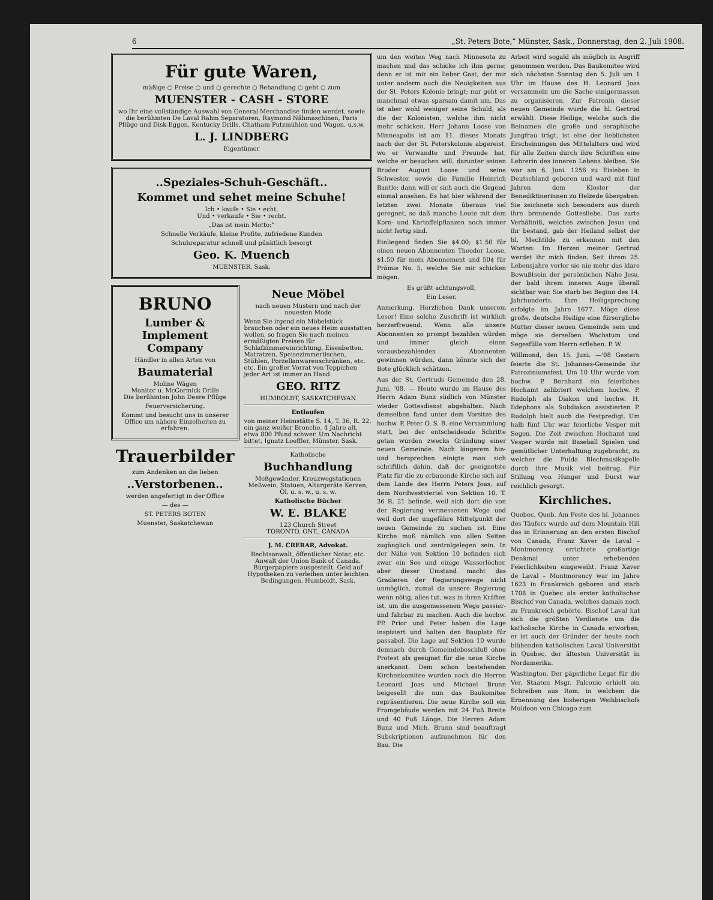6 „St. Peters Bote,“ Münster, Sask., Donnerstag, den 2. Juli 1908.
Für gute Waren,
mäßige ○ Preise ○ und ○ gerechte ○ Behandlung ○ geht ○ zum
MUENSTER - CASH - STORE
wo Ihr eine vollständige Auswahl von General Merchandise finden werdet, sowie die berühmten De Laval Rahm Separatoren, Raymond Nähmaschinen, Paris Pflüge und Disk-Eggen, Kentucky Drills, Chatham Putzmühlen und Wagen, u.s.w.
L. J. LINDBERG
Eigentümer
..Speziales-Schuh-Geschäft..
Kommet und sehet meine Schuhe!
Ich • kaufe • Sie • echt,
Und • verkaufe • Sie • recht.
„Das ist mein Motto:“
Schnelle Verkäufe, kleine Profite, zufriedene Kunden
Schuhreparatur schnell und pünktlich besorgt
Geo. K. Muench
MUENSTER, Sask.
BRUNO
Lumber & Implement Company
Händler in allen Arten von
Baumaterial
Moline Wägen
Monitor u. McCormick Drills
Die berühmten John Deere Pflüge
Feuerversicherung.
Kommt und besucht uns in unserer Office um nähere Einzelheiten zu erfahren.
Trauerbilder
zum Andenken an die lieben
..Verstorbenen..
werden angefertigt in der Office
— des —
ST. PETERS BOTEN
Muenster, Saskatchewan
Neue Möbel
nach neuen Mustern und nach der neuesten Mode
Wenn Sie irgend ein Möbelstück brauchen oder ein neues Heim ausstatten wollen, so fragen Sie nach meinen ermäßigten Preisen für Schlafzimmereinrichtung, Eisenbetten, Matratzen, Speisezimmertischen, Stühlen, Porzellanwarenschränken, etc. etc. Ein großer Vorrat von Teppichen jeder Art ist immer an Hand.
GEO. RITZ
HUMBOLDT, SASKATCHEWAN
Entlaufen
von meiner Heimstätte S. 14, T. 36, R. 22, ein ganz weißer Broncho, 4 Jahre alt, etwa 800 Pfund schwer. Um Nachricht bittet, Ignatz Loeffler, Münster, Sask.
Katholische
Buchhandlung
Meßgewänder, Kreuzwegstationen Meßwein, Statuen, Altargeräte Kerzen, Öl, u. s. w., u. s. w.
Katholische Bücher
W. E. BLAKE
123 Church Street
TORONTO, ONT., CANADA
J. M. CRERAR, Advokat.
Rechtsanwalt, öffentlicher Notar, etc. Anwalt der Union Bank of Canada. Bürgerpapiere ausgestellt. Geld auf Hypotheken zu verleihen unter leichten Bedingungen. Humboldt, Sask.
um den weiten Weg nach Minnesota zu machen und das schicke ich ihm gerne; denn er ist mir ein lieber Gast, der mir unter anderm auch die Neuigkeiten aus der St. Peters Kolonie bringt; nur geht er manchmal etwas sparsam damit um. Das ist aber wohl weniger seine Schuld, als die der Kolonisten, welche ihm nicht mehr schicken. Herr Johann Loose von Minneapolis ist am 11. dieses Monats nach der der St. Peterskolonie abgereist, wo er Verwandte und Freunde hat, welche er besuchen will, darunter seinen Bruder August Loose und seine Schwester, sowie die Familie Heinrich Bantle; dann will er sich auch die Gegend einmal ansehen. Es hat hier während der letzten zwei Monate überaus viel geregnet, so daß manche Leute mit dem Korn- und Kartoffelpflanzen noch immer nicht fertig sind.
Einliegend finden Sie $4.00; $1.50 für einen neuen Abonnenten Theodor Loose, $1.50 für mein Abonnement und 50¢ für Prämie No. 5, welche Sie mir schicken mögen.
Es grüßt achtungsvoll,
Ein Leser.
Anmerkung. Herzlichen Dank unserem Leser! Eine solche Zuschrift ist wirklich herzerfreuend. Wenn alle unsere Abonnenten so prompt bezahlen würden und immer gleich einen vorausbezahlenden Abonnenten gewinnen würden, dann könnte sich der Bote glücklich schätzen.
Aus der St. Gertruds Gemeinde den 28. Juni, '08. — Heute wurde im Hause des Herrn Adam Bunz südlich von Münster wieder Gottesdienst abgehalten. Nach demselben fand unter dem Vorsitze des hochw. P. Peter O. S. B. eine Versammlung statt, bei der entscheidende Schritte getan wurden zwecks Gründung einer neuen Gemeinde. Nach längerem hin- und hersprechen einigte man sich schriftlich dahin, daß der geeignetste Platz für die zu erbauende Kirche sich auf dem Lande des Herrn Peters Joas, auf dem Nordwestviertel von Sektion 10. T. 36 R. 21 befinde, weil sich dort die von der Regierung vermessenen Wege und weil dort der ungefähre Mittelpunkt der neuen Gemeinde zu suchen ist. Eine Kirche muß nämlich von allen Seiten zugänglich und zentralgelegen sein. In der Nähe von Sektion 10 befinden sich zwar ein See und einige Wasserlöcher, aber dieser Umstand macht das Gradieren der Regierungswege nicht unmöglich, zumal da unsere Regierung wenn nötig, alles tut, was in ihren Kräften ist, um die ausgemessenen Wege passier- und fahrbar zu machen. Auch die hochw. PP. Prior und Peter haben die Lage inspiziert und halten den Bauplatz für passabel. Die Lage auf Sektion 10 wurde demnach durch Gemeindebeschluß ohne Protest als geeignet für die neue Kirche anerkannt. Dem schon bestehenden Kirchenkomitee wurden noch die Herren Leonard Joas und Michael Brunn beigesellt die nun das Baukomitee repräsentieren. Die neue Kirche soll ein Framgebäude werden mit 24 Fuß Breite und 40 Fuß Länge. Die Herren Adam Bunz und Mich. Brunn sind beauftragt Subskriptionen aufzunehmen für den Bau. Die
Arbeit wird sogald als möglich in Angriff genommen werden. Das Baukomitee wird sich nächsten Sonntag den 5. Juli um 1 Uhr im Hause des H. Leonard Joas versammeln um die Sache einigermassen zu organisieren. Zur Patronin dieser neuen Gemeinde wurde die hl. Gertrud erwählt. Diese Heilige, welche auch die Beinamen die große und seraphische Jungfrau trägt, ist eine der lieblichsten Erscheinungen des Mittelalters und wird für alle Zeiten durch ihre Schriften eine Lehrerin des inneren Lebens bleiben. Sie war am 6, Juni. 1256 zu Eisleben in Deutschland geboren und ward mit fünf Jahren dem Kloster der Benediktinerinnen zu Helzede übergeben. Sie zeichnete sich besonders aus durch ihre brennende Gottesliebe. Das zarte Verhältniß, welches zwischen Jesus und ihr bestand, gab der Heiland selbst der hl. Mechtilde zu erkennen mit den Worten: Im Herzen meiner Gertrud werdet ihr mich finden. Seit ihrem 25. Lebensjahre verlor sie nie mehr das klare Bewußtsein der persönlichen Nähe Jesu, der bald ihrem inneren Auge überall sichtbar war. Sie starb bei Beginn des 14. Jahrhunderts. Ihre Heiligsprechung erfolgte im Jahre 1677. Möge diese große, deutsche Heilige eine fürsorgliche Mutter dieser neuen Gemeinde sein und möge sie derselben Wachstum und Segesfülle vom Herrn erflehen. P. W.
Willmond, den 15. Juni. —'08 Gestern feierte die St. Johannes-Gemeinde ihr Patroziniumsfest. Um 10 Uhr wurde vom hochw. P. Bernhard ein feierliches Hochamt zelibriert welchem hochw. P. Rudolph als Diakon und hochw. H. Ildephons als Subdiakon assistierten P. Rudolph hielt auch die Festpredigt. Um halb fünf Uhr war feierliche Vesper mit Segen. Die Zeit zwischen Hochamt und Vesper wurde mit Baseball Spielen und gemütlicher Unterhaltung zugebracht, zu welcher die Fulda Blechmusikapelle durch ihre Musik viel beitrug. Für Stillung von Hunger und Durst war reichlich gesorgt.
Kirchliches.
Quebec, Queb. Am Feste des hl. Johannes des Täufers wurde auf dem Mountain Hill das in Erinnerung an den ersten Bischof von Canada, Franz Xaver de Laval – Montmorency, errichtete großartige Denkmal unter erhebenden Feierlichkeiten eingeweiht. Franz Xaver de Laval – Montmorency war im Jahre 1623 in Frankreich geboren und starb 1708 in Quebec als erster katholischer Bischof von Canada, welches damals noch zu Frankreich gehörte. Bischof Laval hat sich die größten Verdienste um die katholische Kirche in Canada erworben, er ist auch der Gründer der heute noch blühenden katholischen Laval Universität in Quebec, der ältesten Universität in Nordamerika.
Washington. Der päpstliche Legat für die Ver. Staaten Msgr. Falconio erhielt ein Schreiben aus Rom, in welchem die Ernennung des bisherigen Weihbischofs Muldoon von Chicago zum